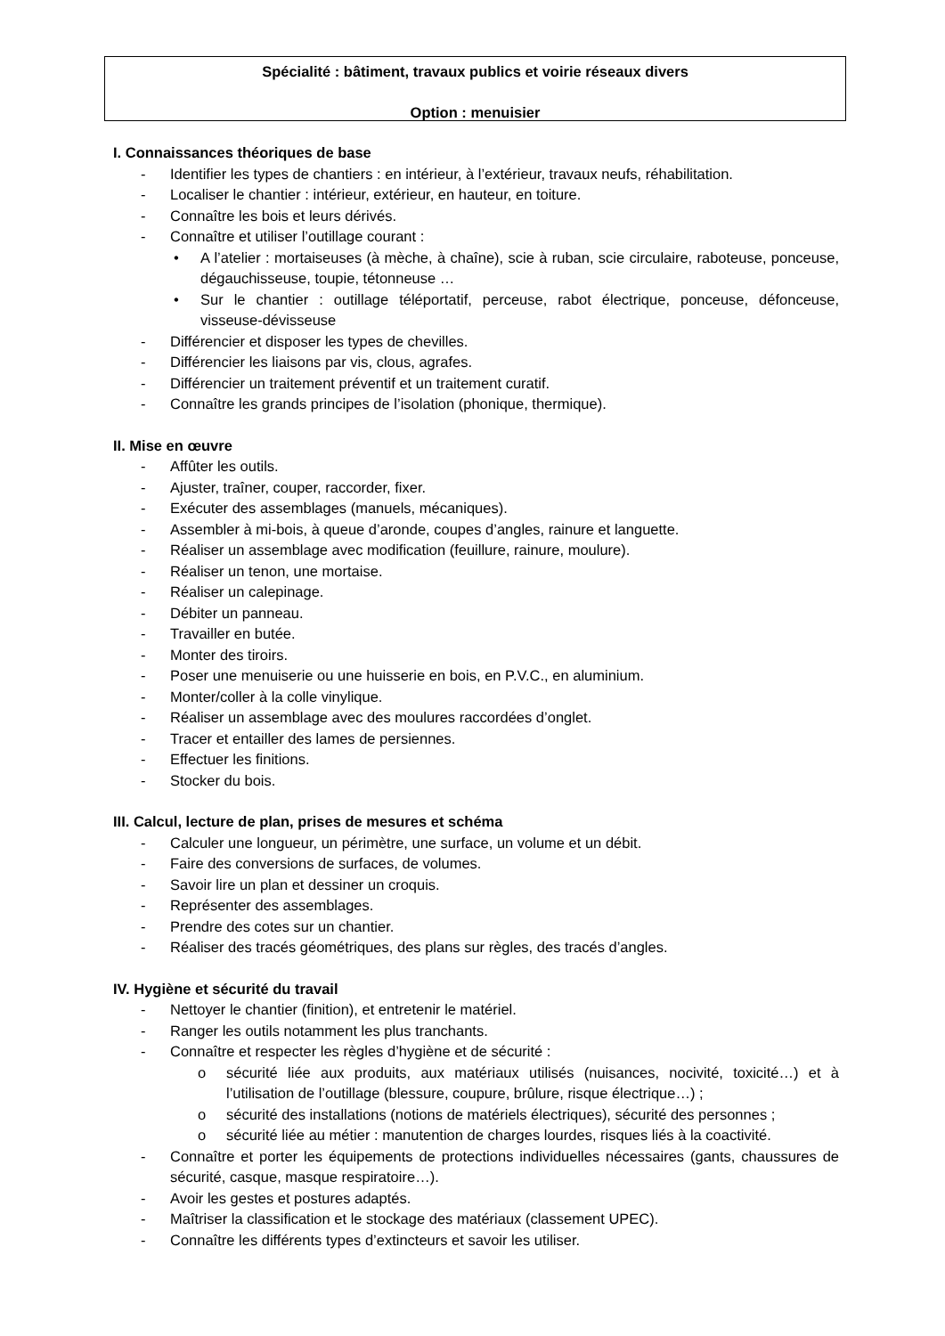Spécialité : bâtiment, travaux publics et voirie réseaux divers
Option : menuisier
I. Connaissances théoriques de base
- Identifier les types de chantiers : en intérieur, à l’extérieur, travaux neufs, réhabilitation.
- Localiser le chantier : intérieur, extérieur, en hauteur, en toiture.
- Connaître les bois et leurs dérivés.
- Connaître et utiliser l’outillage courant :
• A l’atelier : mortaiseuses (à mèche, à chaîne), scie à ruban, scie circulaire, raboteuse, ponceuse, dégauchisseuse, toupie, tétonneuse …
• Sur le chantier : outillage téléportatif, perceuse, rabot électrique, ponceuse, défonceuse, visseuse-dévisseuse
- Différencier et disposer les types de chevilles.
- Différencier les liaisons par vis, clous, agrafes.
- Différencier un traitement préventif et un traitement curatif.
- Connaître les grands principes de l’isolation (phonique, thermique).
II. Mise en œuvre
- Affûter les outils.
- Ajuster, traîner, couper, raccorder, fixer.
- Exécuter des assemblages (manuels, mécaniques).
- Assembler à mi-bois, à queue d’aronde, coupes d’angles, rainure et languette.
- Réaliser un assemblage avec modification (feuillure, rainure, moulure).
- Réaliser un tenon, une mortaise.
- Réaliser un calepinage.
- Débiter un panneau.
- Travailler en butée.
- Monter des tiroirs.
- Poser une menuiserie ou une huisserie en bois, en P.V.C., en aluminium.
- Monter/coller à la colle vinylique.
- Réaliser un assemblage avec des moulures raccordées d’onglet.
- Tracer et entailler des lames de persiennes.
- Effectuer les finitions.
- Stocker du bois.
III. Calcul, lecture de plan, prises de mesures et schéma
- Calculer une longueur, un périmètre, une surface, un volume et un débit.
- Faire des conversions de surfaces, de volumes.
- Savoir lire un plan et dessiner un croquis.
- Représenter des assemblages.
- Prendre des cotes sur un chantier.
- Réaliser des tracés géométriques, des plans sur règles, des tracés d’angles.
IV. Hygiène et sécurité du travail
- Nettoyer le chantier (finition), et entretenir le matériel.
- Ranger les outils notamment les plus tranchants.
- Connaître et respecter les règles d’hygiène et de sécurité :
o sécurité liée aux produits, aux matériaux utilisés (nuisances, nocivité, toxicité…) et à l’utilisation de l’outillage (blessure, coupure, brûlure, risque électrique…) ;
o sécurité des installations (notions de matériels électriques), sécurité des personnes ;
o sécurité liée au métier : manutention de charges lourdes, risques liés à la coactivité.
- Connaître et porter les équipements de protections individuelles nécessaires (gants, chaussures de sécurité, casque, masque respiratoire…).
- Avoir les gestes et postures adaptés.
- Maîtriser la classification et le stockage des matériaux (classement UPEC).
- Connaître les différents types d’extincteurs et savoir les utiliser.